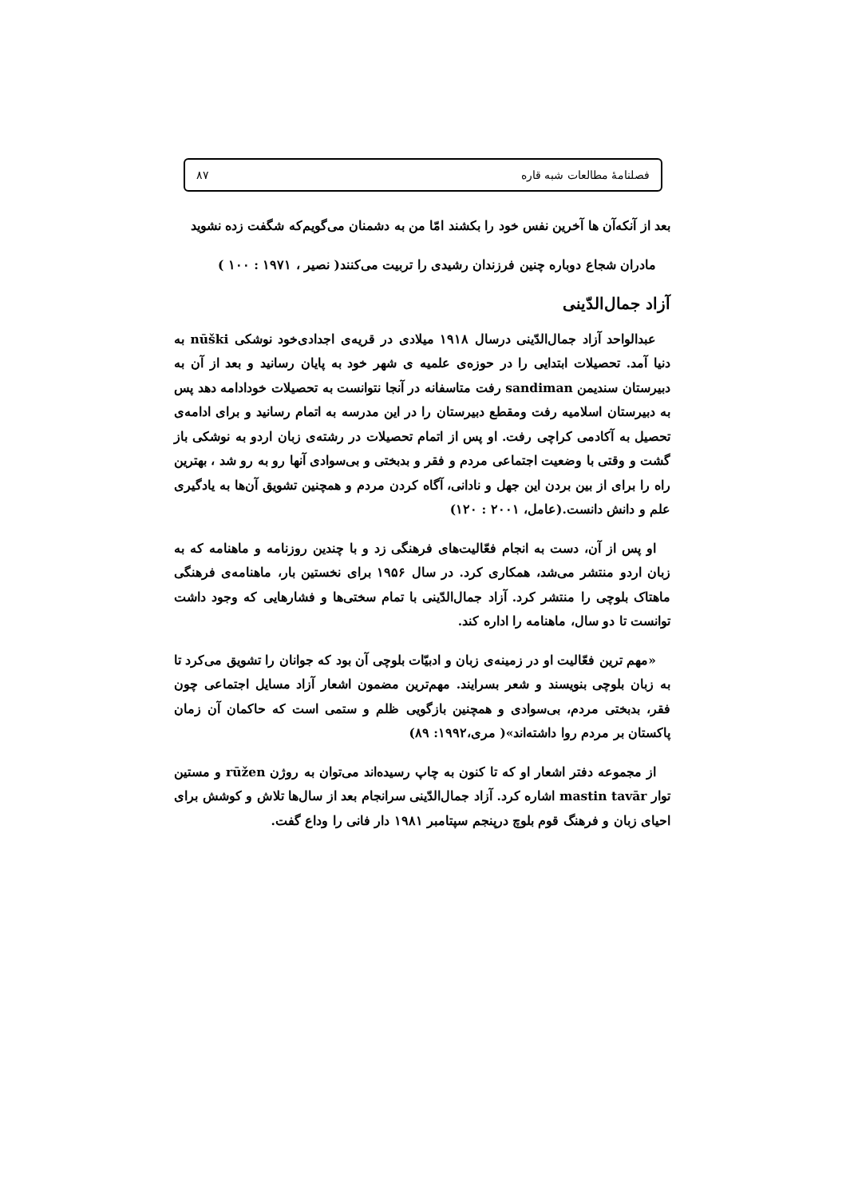فصلنامهٔ مطالعات شبه قاره ۸۷
بعد از آنکه‌آن ها آخرین نفس خود را بکشند امّا من به دشمنان می‌گویم‌که شگفت زده نشوید
مادران شجاع دوباره چنین فرزندان رشیدی را تربیت می‌کنند( نصیر ، ۱۹۷۱ : ۱۰۰ )
آزاد جمال‌الدّینی
عبدالواحد آزاد جمال‌الدّینی درسال ۱۹۱۸ میلادی در قریه‌ی اجدادی‌خود نوشکی nūški به دنیا آمد. تحصیلات ابتدایی را در حوزه‌ی علمیه ی شهر خود به پایان رسانید و بعد از آن به دبیرستان سندیمن sandiman رفت متاسفانه در آنجا نتوانست به تحصیلات خودادامه دهد پس به دبیرستان اسلامیه رفت ومقطع دبیرستان را در این مدرسه به اتمام رسانید و برای ادامه‌ی تحصیل به آکادمی کراچی رفت. او پس از اتمام تحصیلات در رشته‌ی زبان اردو به نوشکی باز گشت و وقتی با وضعیت اجتماعی مردم و فقر و بدبختی و بی‌سوادی آنها رو به رو شد ، بهترین راه را برای از بین بردن این جهل و نادانی، آگاه کردن مردم و همچنین تشویق آن‌ها به یادگیری علم و دانش دانست.(عامل، ۲۰۰۱ : ۱۲۰)
او پس از آن، دست به انجام فعّالیت‌های فرهنگی زد و با چندین روزنامه و ماهنامه که به زبان اردو منتشر می‌شد، همکاری کرد. در سال ۱۹۵۶ برای نخستین بار، ماهنامه‌ی فرهنگی ماهتاک بلوچی را منتشر کرد. آزاد جمال‌الدّینی با تمام سختی‌ها و فشارهایی که وجود داشت توانست تا دو سال، ماهنامه را اداره کند.
«مهم ترین فعّالیت او در زمینه‌ی زبان و ادبیّات بلوچی آن بود که جوانان را تشویق می‌کرد تا به زبان بلوچی بنویسند و شعر بسرایند. مهم‌ترین مضمون اشعار آزاد مسایل اجتماعی چون فقر، بدبختی مردم، بی‌سوادی و همچنین بازگویی ظلم و ستمی است که حاکمان آن زمان پاکستان بر مردم روا داشته‌اند»( مری،۱۹۹۲: ۸۹)
از مجموعه دفتر اشعار او که تا کنون به چاپ رسیده‌اند می‌توان به روژن rūžen و مستین توار mastin tavār اشاره کرد. آزاد جمال‌الدّینی سرانجام بعد از سال‌ها تلاش و کوشش برای احیای زبان و فرهنگ قوم بلوچ درپنجم سپتامبر ۱۹۸۱ دار فانی را وداع گفت.